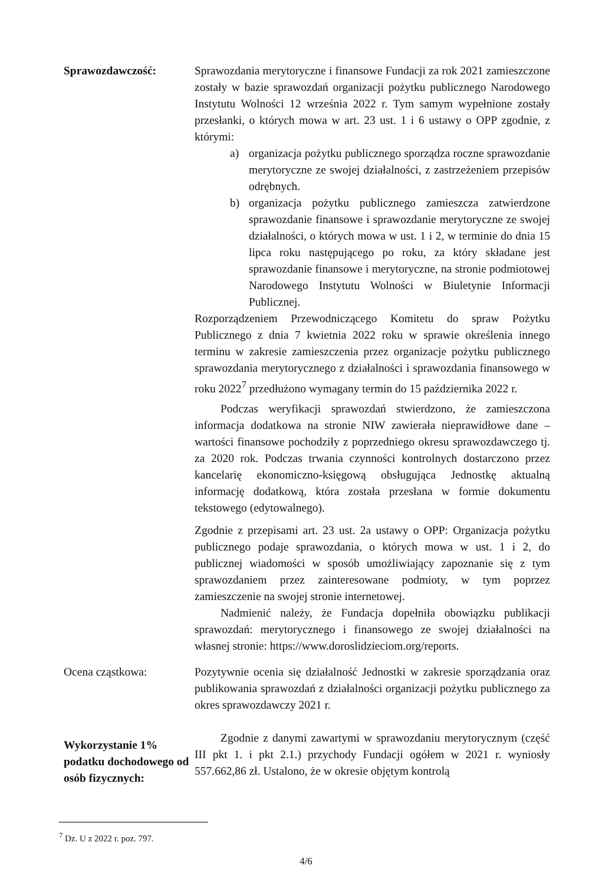Sprawozdawczość: Sprawozdania merytoryczne i finansowe Fundacji za rok 2021 zamieszczone zostały w bazie sprawozdań organizacji pożytku publicznego Narodowego Instytutu Wolności 12 września 2022 r. Tym samym wypełnione zostały przesłanki, o których mowa w art. 23 ust. 1 i 6 ustawy o OPP zgodnie, z którymi:
a) organizacja pożytku publicznego sporządza roczne sprawozdanie merytoryczne ze swojej działalności, z zastrzeżeniem przepisów odrębnych.
b) organizacja pożytku publicznego zamieszcza zatwierdzone sprawozdanie finansowe i sprawozdanie merytoryczne ze swojej działalności, o których mowa w ust. 1 i 2, w terminie do dnia 15 lipca roku następującego po roku, za który składane jest sprawozdanie finansowe i merytoryczne, na stronie podmiotowej Narodowego Instytutu Wolności w Biuletynie Informacji Publicznej.
Rozporządzeniem Przewodniczącego Komitetu do spraw Pożytku Publicznego z dnia 7 kwietnia 2022 roku w sprawie określenia innego terminu w zakresie zamieszczenia przez organizacje pożytku publicznego sprawozdania merytorycznego z działalności i sprawozdania finansowego w roku 2022<sup>7</sup> przedłużono wymagany termin do 15 października 2022 r.
Podczas weryfikacji sprawozdań stwierdzono, że zamieszczona informacja dodatkowa na stronie NIW zawierała nieprawidłowe dane – wartości finansowe pochodziły z poprzedniego okresu sprawozdawczego tj. za 2020 rok. Podczas trwania czynności kontrolnych dostarczono przez kancelarię ekonomiczno-księgową obsługująca Jednostkę aktualną informację dodatkową, która została przesłana w formie dokumentu tekstowego (edytowalnego).
Zgodnie z przepisami art. 23 ust. 2a ustawy o OPP: Organizacja pożytku publicznego podaje sprawozdania, o których mowa w ust. 1 i 2, do publicznej wiadomości w sposób umożliwiający zapoznanie się z tym sprawozdaniem przez zainteresowane podmioty, w tym poprzez zamieszczenie na swojej stronie internetowej.
Nadmienić należy, że Fundacja dopełniła obowiązku publikacji sprawozdań: merytorycznego i finansowego ze swojej działalności na własnej stronie: https://www.doroslidzieciom.org/reports.
Ocena cząstkowa: Pozytywnie ocenia się działalność Jednostki w zakresie sporządzania oraz publikowania sprawozdań z działalności organizacji pożytku publicznego za okres sprawozdawczy 2021 r.
Wykorzystanie 1% podatku dochodowego od osób fizycznych:
Zgodnie z danymi zawartymi w sprawozdaniu merytorycznym (część III pkt 1. i pkt 2.1.) przychody Fundacji ogółem w 2021 r. wyniosły 557.662,86 zł. Ustalono, że w okresie objętym kontrolą
<sup>7</sup> Dz. U z 2022 r. poz. 797.
4/6